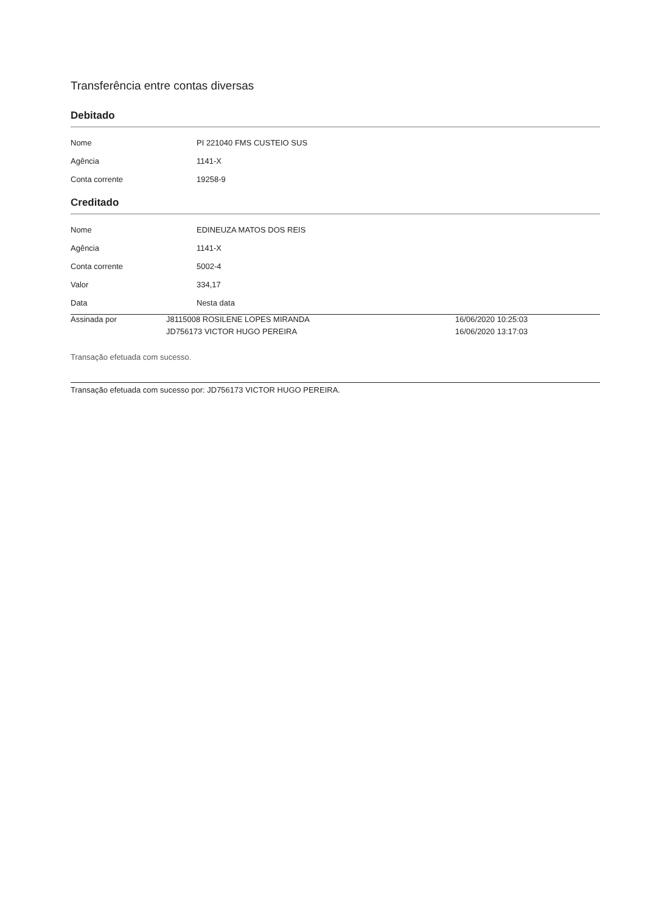Transferência entre contas diversas
Debitado
| Nome | PI 221040 FMS CUSTEIO SUS |
| Agência | 1141-X |
| Conta corrente | 19258-9 |
Creditado
| Nome | EDINEUZA MATOS DOS REIS |
| Agência | 1141-X |
| Conta corrente | 5002-4 |
| Valor | 334,17 |
| Data | Nesta data |
| Assinada por | J8115008 ROSILENE LOPES MIRANDA | 16/06/2020 10:25:03 |
| | JD756173 VICTOR HUGO PEREIRA | 16/06/2020 13:17:03 |
Transação efetuada com sucesso.
Transação efetuada com sucesso por: JD756173 VICTOR HUGO PEREIRA.